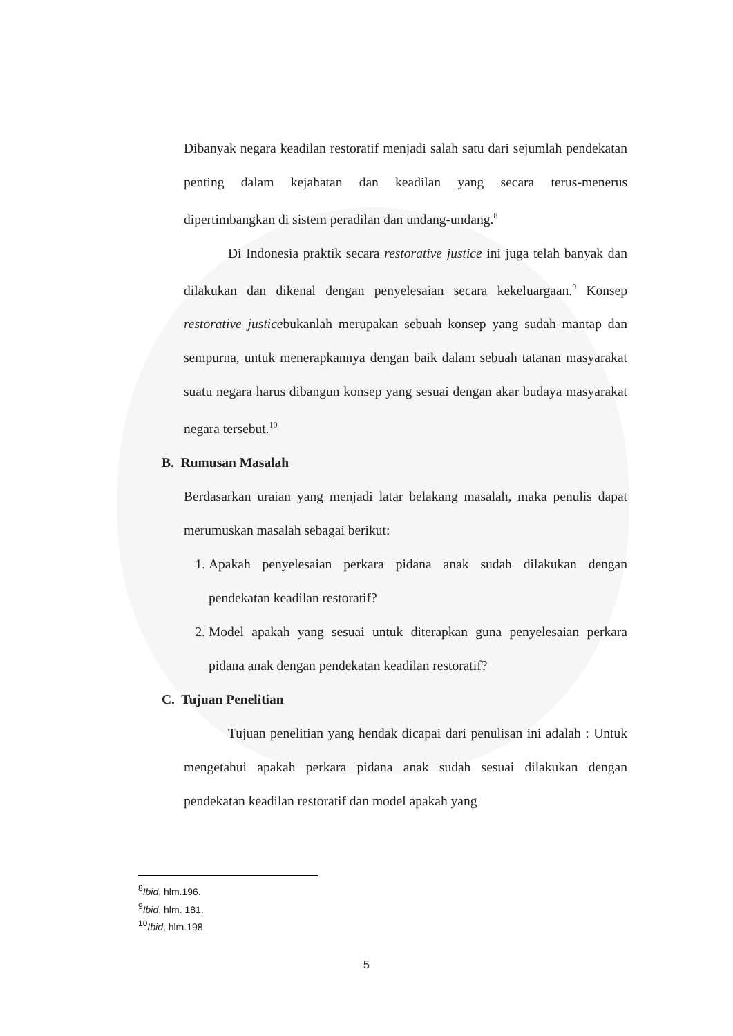Dibanyak negara keadilan restoratif menjadi salah satu dari sejumlah pendekatan penting dalam kejahatan dan keadilan yang secara terus-menerus dipertimbangkan di sistem peradilan dan undang-undang.<sup>8</sup>
Di Indonesia praktik secara restorative justice ini juga telah banyak dan dilakukan dan dikenal dengan penyelesaian secara kekeluargaan.<sup>9</sup> Konsep restorative justicebukanlah merupakan sebuah konsep yang sudah mantap dan sempurna, untuk menerapkannya dengan baik dalam sebuah tatanan masyarakat suatu negara harus dibangun konsep yang sesuai dengan akar budaya masyarakat negara tersebut.<sup>10</sup>
B. Rumusan Masalah
Berdasarkan uraian yang menjadi latar belakang masalah, maka penulis dapat merumuskan masalah sebagai berikut:
1. Apakah penyelesaian perkara pidana anak sudah dilakukan dengan pendekatan keadilan restoratif?
2. Model apakah yang sesuai untuk diterapkan guna penyelesaian perkara pidana anak dengan pendekatan keadilan restoratif?
C. Tujuan Penelitian
Tujuan penelitian yang hendak dicapai dari penulisan ini adalah : Untuk mengetahui apakah perkara pidana anak sudah sesuai dilakukan dengan pendekatan keadilan restoratif dan model apakah yang
<sup>8</sup> Ibid, hlm.196.
<sup>9</sup> Ibid, hlm. 181.
<sup>10</sup> Ibid, hlm.198
5